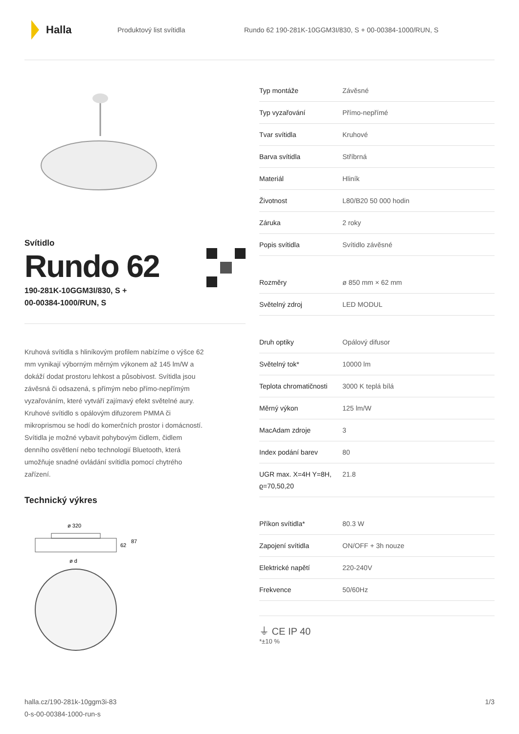Halla
Produktový list svítidla
Rundo 62 190-281K-10GGM3I/830, S + 00-00384-1000/RUN, S
Svítidlo
Rundo 62
190-281K-10GGM3I/830, S +
00-00384-1000/RUN, S
Kruhová svítidla s hliníkovým profilem nabízíme o výšce 62 mm vynikají výborným měrným výkonem až 145 lm/W a dokáží dodat prostoru lehkost a působivost. Svítidla jsou závěsná či odsazená, s přímým nebo přímo-nepřímým vyzařováním, které vytváří zajímavý efekt světelné aury. Kruhové svítidlo s opálovým difuzorem PMMA či mikroprismou se hodí do komerčních prostor i domácností. Svítidla je možné vybavit pohybovým čidlem, čidlem denního osvětlení nebo technologií Bluetooth, která umožňuje snadné ovládání svítidla pomocí chytrého zařízení.
Technický výkres
ø 320
62
87
ø d
| Typ montáže | Závěsné |
| Typ vyzařování | Přímo-nepřímé |
| Tvar svítidla | Kruhové |
| Barva svítidla | Stříbrná |
| Materiál | Hliník |
| Životnost | L80/B20 50 000 hodin |
| Záruka | 2 roky |
| Popis svítidla | Svítidlo závěsné |
| Rozměry | ø 850 mm × 62 mm |
| Světelný zdroj | LED MODUL |
| Druh optiky | Opálový difusor |
| Světelný tok* | 10000 lm |
| Teplota chromatičnosti | 3000 K teplá bílá |
| Měrný výkon | 125 lm/W |
| MacAdam zdroje | 3 |
| Index podání barev | 80 |
| UGR max. X=4H Y=8H, ϱ=70,50,20 | 21.8 |
| Příkon svítidla* | 80.3 W |
| Zapojení svítidla | ON/OFF + 3h nouze |
| Elektrické napětí | 220-240V |
| Frekvence | 50/60Hz |
⏚ CE IP 40
*±10 %
halla.cz/190-281k-10ggm3i-83
0-s-00-00384-1000-run-s
1/3